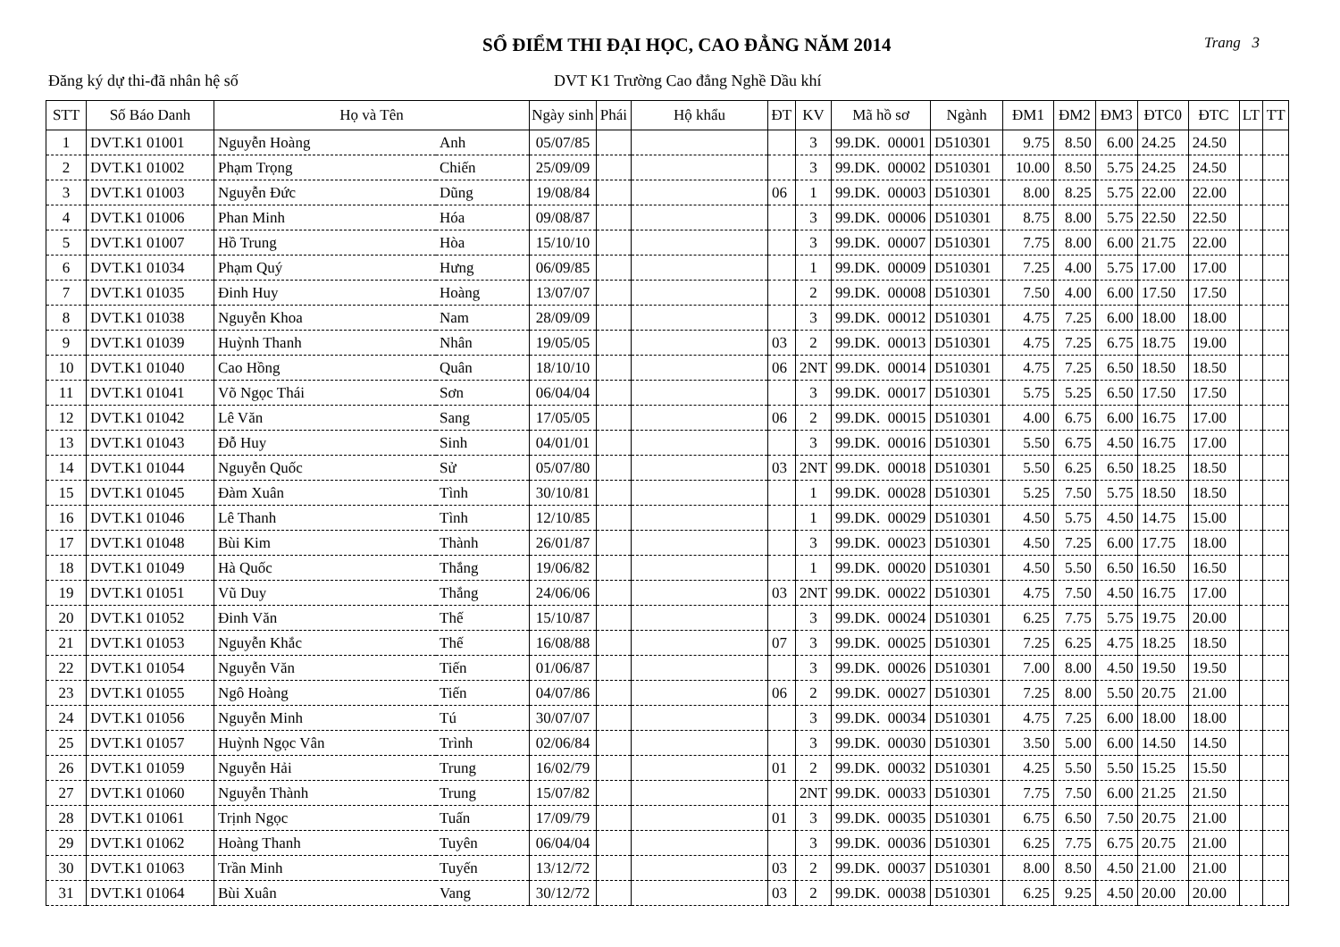SỔ ĐIỂM THI ĐẠI HỌC, CAO ĐẲNG NĂM 2014 Trang 3
Đăng ký dự thi-đã nhân hệ số DVT K1 Trường Cao đẳng Nghề Dầu khí
| STT | Số Báo Danh | Họ và Tên | | Ngày sinh | Phái | Hộ khẩu | ĐT | KV | Mã hồ sơ | Ngành | ĐM1 | ĐM2 | ĐM3 | ĐTC0 | ĐTC | LT | TT |
| --- | --- | --- | --- | --- | --- | --- | --- | --- | --- | --- | --- | --- | --- | --- | --- | --- | --- |
| 1 | DVT.K1 01001 | Nguyễn Hoàng | Anh | 05/07/85 | | | | 3 | 99.DK. 00001 | D510301 | 9.75 | 8.50 | 6.00 | 24.25 | 24.50 | | |
| 2 | DVT.K1 01002 | Phạm Trọng | Chiến | 25/09/09 | | | | 3 | 99.DK. 00002 | D510301 | 10.00 | 8.50 | 5.75 | 24.25 | 24.50 | | |
| 3 | DVT.K1 01003 | Nguyễn Đức | Dũng | 19/08/84 | | | 06 | 1 | 99.DK. 00003 | D510301 | 8.00 | 8.25 | 5.75 | 22.00 | 22.00 | | |
| 4 | DVT.K1 01006 | Phan Minh | Hóa | 09/08/87 | | | | 3 | 99.DK. 00006 | D510301 | 8.75 | 8.00 | 5.75 | 22.50 | 22.50 | | |
| 5 | DVT.K1 01007 | Hồ Trung | Hòa | 15/10/10 | | | | 3 | 99.DK. 00007 | D510301 | 7.75 | 8.00 | 6.00 | 21.75 | 22.00 | | |
| 6 | DVT.K1 01034 | Phạm Quý | Hưng | 06/09/85 | | | | 1 | 99.DK. 00009 | D510301 | 7.25 | 4.00 | 5.75 | 17.00 | 17.00 | | |
| 7 | DVT.K1 01035 | Đinh Huy | Hoàng | 13/07/07 | | | | 2 | 99.DK. 00008 | D510301 | 7.50 | 4.00 | 6.00 | 17.50 | 17.50 | | |
| 8 | DVT.K1 01038 | Nguyễn Khoa | Nam | 28/09/09 | | | | 3 | 99.DK. 00012 | D510301 | 4.75 | 7.25 | 6.00 | 18.00 | 18.00 | | |
| 9 | DVT.K1 01039 | Huỳnh Thanh | Nhân | 19/05/05 | | | 03 | 2 | 99.DK. 00013 | D510301 | 4.75 | 7.25 | 6.75 | 18.75 | 19.00 | | |
| 10 | DVT.K1 01040 | Cao Hồng | Quân | 18/10/10 | | | 06 | 2NT | 99.DK. 00014 | D510301 | 4.75 | 7.25 | 6.50 | 18.50 | 18.50 | | |
| 11 | DVT.K1 01041 | Võ Ngọc Thái | Sơn | 06/04/04 | | | | 3 | 99.DK. 00017 | D510301 | 5.75 | 5.25 | 6.50 | 17.50 | 17.50 | | |
| 12 | DVT.K1 01042 | Lê Văn | Sang | 17/05/05 | | | 06 | 2 | 99.DK. 00015 | D510301 | 4.00 | 6.75 | 6.00 | 16.75 | 17.00 | | |
| 13 | DVT.K1 01043 | Đỗ Huy | Sinh | 04/01/01 | | | | 3 | 99.DK. 00016 | D510301 | 5.50 | 6.75 | 4.50 | 16.75 | 17.00 | | |
| 14 | DVT.K1 01044 | Nguyễn Quốc | Sử | 05/07/80 | | | 03 | 2NT | 99.DK. 00018 | D510301 | 5.50 | 6.25 | 6.50 | 18.25 | 18.50 | | |
| 15 | DVT.K1 01045 | Đàm Xuân | Tình | 30/10/81 | | | | 1 | 99.DK. 00028 | D510301 | 5.25 | 7.50 | 5.75 | 18.50 | 18.50 | | |
| 16 | DVT.K1 01046 | Lê Thanh | Tình | 12/10/85 | | | | 1 | 99.DK. 00029 | D510301 | 4.50 | 5.75 | 4.50 | 14.75 | 15.00 | | |
| 17 | DVT.K1 01048 | Bùi Kim | Thành | 26/01/87 | | | | 3 | 99.DK. 00023 | D510301 | 4.50 | 7.25 | 6.00 | 17.75 | 18.00 | | |
| 18 | DVT.K1 01049 | Hà Quốc | Thắng | 19/06/82 | | | | 1 | 99.DK. 00020 | D510301 | 4.50 | 5.50 | 6.50 | 16.50 | 16.50 | | |
| 19 | DVT.K1 01051 | Vũ Duy | Thắng | 24/06/06 | | | 03 | 2NT | 99.DK. 00022 | D510301 | 4.75 | 7.50 | 4.50 | 16.75 | 17.00 | | |
| 20 | DVT.K1 01052 | Đinh Văn | Thế | 15/10/87 | | | | 3 | 99.DK. 00024 | D510301 | 6.25 | 7.75 | 5.75 | 19.75 | 20.00 | | |
| 21 | DVT.K1 01053 | Nguyễn Khắc | Thế | 16/08/88 | | | 07 | 3 | 99.DK. 00025 | D510301 | 7.25 | 6.25 | 4.75 | 18.25 | 18.50 | | |
| 22 | DVT.K1 01054 | Nguyễn Văn | Tiến | 01/06/87 | | | | 3 | 99.DK. 00026 | D510301 | 7.00 | 8.00 | 4.50 | 19.50 | 19.50 | | |
| 23 | DVT.K1 01055 | Ngô Hoàng | Tiến | 04/07/86 | | | 06 | 2 | 99.DK. 00027 | D510301 | 7.25 | 8.00 | 5.50 | 20.75 | 21.00 | | |
| 24 | DVT.K1 01056 | Nguyễn Minh | Tú | 30/07/07 | | | | 3 | 99.DK. 00034 | D510301 | 4.75 | 7.25 | 6.00 | 18.00 | 18.00 | | |
| 25 | DVT.K1 01057 | Huỳnh Ngọc Vân | Trình | 02/06/84 | | | | 3 | 99.DK. 00030 | D510301 | 3.50 | 5.00 | 6.00 | 14.50 | 14.50 | | |
| 26 | DVT.K1 01059 | Nguyễn Hải | Trung | 16/02/79 | | | 01 | 2 | 99.DK. 00032 | D510301 | 4.25 | 5.50 | 5.50 | 15.25 | 15.50 | | |
| 27 | DVT.K1 01060 | Nguyễn Thành | Trung | 15/07/82 | | | | 2NT | 99.DK. 00033 | D510301 | 7.75 | 7.50 | 6.00 | 21.25 | 21.50 | | |
| 28 | DVT.K1 01061 | Trịnh Ngọc | Tuấn | 17/09/79 | | | 01 | 3 | 99.DK. 00035 | D510301 | 6.75 | 6.50 | 7.50 | 20.75 | 21.00 | | |
| 29 | DVT.K1 01062 | Hoàng Thanh | Tuyên | 06/04/04 | | | | 3 | 99.DK. 00036 | D510301 | 6.25 | 7.75 | 6.75 | 20.75 | 21.00 | | |
| 30 | DVT.K1 01063 | Trần Minh | Tuyến | 13/12/72 | | | 03 | 2 | 99.DK. 00037 | D510301 | 8.00 | 8.50 | 4.50 | 21.00 | 21.00 | | |
| 31 | DVT.K1 01064 | Bùi Xuân | Vang | 30/12/72 | | | 03 | 2 | 99.DK. 00038 | D510301 | 6.25 | 9.25 | 4.50 | 20.00 | 20.00 | | |